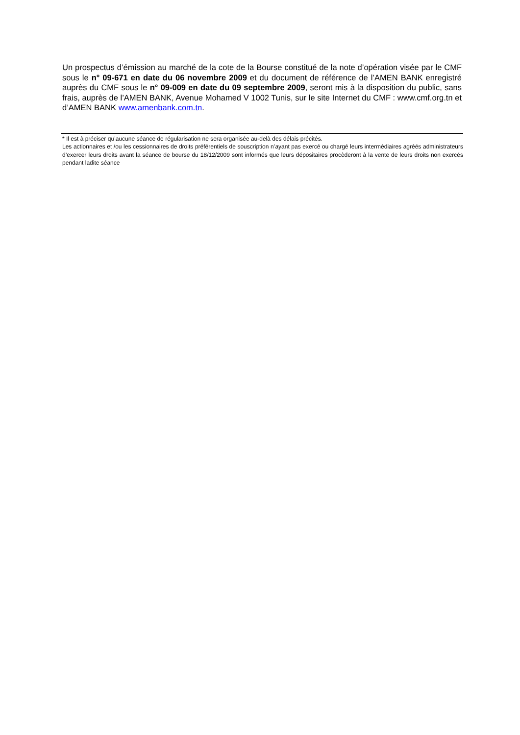Un prospectus d’émission au marché de la cote de la Bourse constitué de la note d’opération visée par le CMF sous le n° 09-671 en date du 06 novembre 2009 et du document de référence de l’AMEN BANK enregistré auprès du CMF sous le n° 09-009 en date du 09 septembre 2009, seront mis à la disposition du public, sans frais, auprès de l’AMEN BANK, Avenue Mohamed V 1002 Tunis, sur le site Internet du CMF : www.cmf.org.tn et d’AMEN BANK www.amenbank.com.tn.
* Il est à préciser qu’aucune séance de régularisation ne sera organisée au-delà des délais précités.
Les actionnaires et /ou les cessionnaires de droits préférentiels de souscription n’ayant pas exercé ou chargé leurs intermédiaires agréés administrateurs d’exercer leurs droits avant la séance de bourse du 18/12/2009 sont informés que leurs dépositaires procèderont à la vente de leurs droits non exercés pendant ladite séance